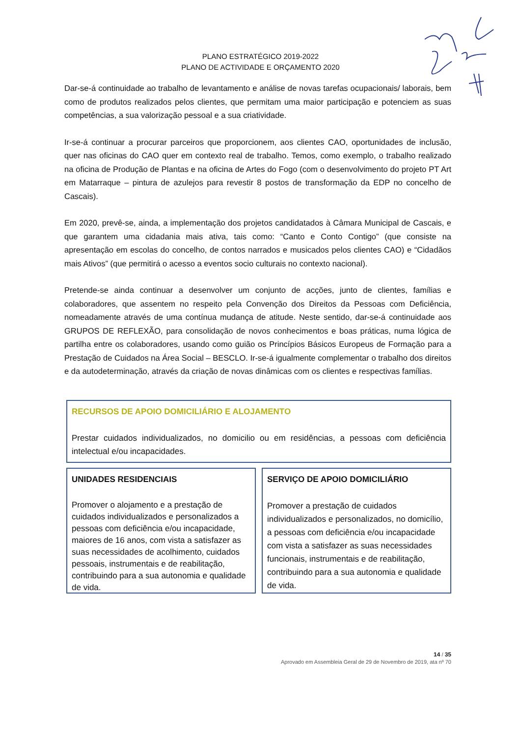PLANO ESTRATÉGICO 2019-2022
PLANO DE ACTIVIDADE E ORÇAMENTO 2020
Dar-se-á continuidade ao trabalho de levantamento e análise de novas tarefas ocupacionais/ laborais, bem como de produtos realizados pelos clientes, que permitam uma maior participação e potenciem as suas competências, a sua valorização pessoal e a sua criatividade.
Ir-se-á continuar a procurar parceiros que proporcionem, aos clientes CAO, oportunidades de inclusão, quer nas oficinas do CAO quer em contexto real de trabalho. Temos, como exemplo, o trabalho realizado na oficina de Produção de Plantas e na oficina de Artes do Fogo (com o desenvolvimento do projeto PT Art em Matarraque – pintura de azulejos para revestir 8 postos de transformação da EDP no concelho de Cascais).
Em 2020, prevê-se, ainda, a implementação dos projetos candidatados à Câmara Municipal de Cascais, e que garantem uma cidadania mais ativa, tais como: “Canto e Conto Contigo” (que consiste na apresentação em escolas do concelho, de contos narrados e musicados pelos clientes CAO) e “Cidadãos mais Ativos” (que permitirá o acesso a eventos socio culturais no contexto nacional).
Pretende-se ainda continuar a desenvolver um conjunto de acções, junto de clientes, famílias e colaboradores, que assentem no respeito pela Convenção dos Direitos da Pessoas com Deficiência, nomeadamente através de uma contínua mudança de atitude. Neste sentido, dar-se-á continuidade aos GRUPOS DE REFLEXÃO, para consolidação de novos conhecimentos e boas práticas, numa lógica de partilha entre os colaboradores, usando como guião os Princípios Básicos Europeus de Formação para a Prestação de Cuidados na Área Social – BESCLO. Ir-se-á igualmente complementar o trabalho dos direitos e da autodeterminação, através da criação de novas dinâmicas com os clientes e respectivas famílias.
RECURSOS DE APOIO DOMICILIÁRIO E ALOJAMENTO
Prestar cuidados individualizados, no domicilio ou em residências, a pessoas com deficiência intelectual e/ou incapacidades.
UNIDADES RESIDENCIAIS
Promover o alojamento e a prestação de cuidados individualizados e personalizados a pessoas com deficiência e/ou incapacidade, maiores de 16 anos, com vista a satisfazer as suas necessidades de acolhimento, cuidados pessoais, instrumentais e de reabilitação, contribuindo para a sua autonomia e qualidade de vida.
SERVIÇO DE APOIO DOMICILIÁRIO
Promover a prestação de cuidados individualizados e personalizados, no domicílio, a pessoas com deficiência e/ou incapacidade com vista a satisfazer as suas necessidades funcionais, instrumentais e de reabilitação, contribuindo para a sua autonomia e qualidade de vida.
14 / 35
Aprovado em Assembleia Geral de 29 de Novembro de 2019, ata nº 70